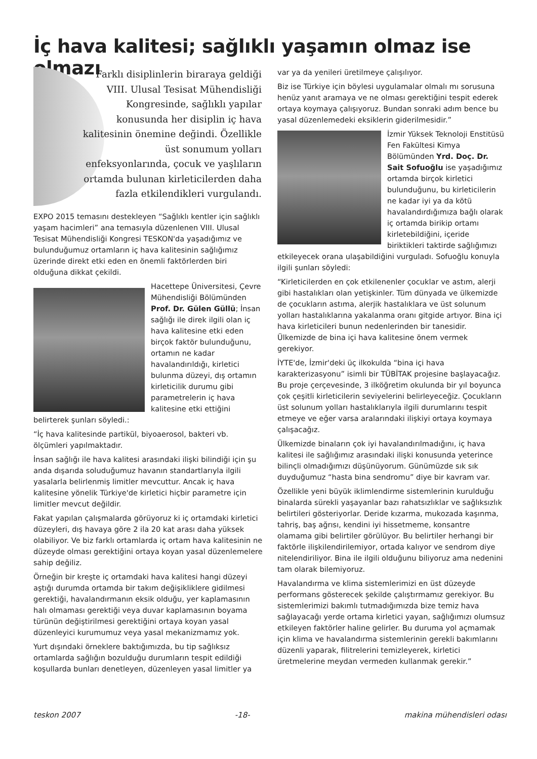İç hava kalitesi; sağlıklı yaşamın olmaz ise olmazı
Farklı disiplinlerin biraraya geldiği VIII. Ulusal Tesisat Mühendisliği Kongresinde, sağlıklı yapılar konusunda her disiplin iç hava kalitesinin önemine değindi. Özellikle üst sonumum yolları enfeksyonlarında, çocuk ve yaşlıların ortamda bulunan kirleticilerden daha fazla etkilendikleri vurgulandı.
EXPO 2015 temasını destekleyen “Sağlıklı kentler için sağlıklı yaşam hacimleri” ana temasıyla düzenlenen VIII. Ulusal Tesisat Mühendisliği Kongresi TESKON'da yaşadığımız ve bulunduğumuz ortamların iç hava kalitesinin sağlığımız üzerinde direkt etki eden en önemli faktörlerden biri olduğuna dikkat çekildi.
Hacettepe Üniversitesi, Çevre Mühendisliği Bölümünden Prof. Dr. Gülen Güllü; İnsan sağlığı ile direk ilgili olan iç hava kalitesine etki eden birçok faktör bulunduğunu, ortamın ne kadar havalandırıldığı, kirletici bulunma düzeyi, dış ortamın kirleticilik durumu gibi parametrelerin iç hava kalitesine etki ettiğini belirterek şunları söyledi.:
“İç hava kalitesinde partikül, biyoaerosol, bakteri vb. ölçümleri yapılmaktadır.
İnsan sağlığı ile hava kalitesi arasındaki ilişki bilindiği için şu anda dışarıda soluduğumuz havanın standartlarıyla ilgili yasalarla belirlenmiş limitler mevcuttur. Ancak iç hava kalitesine yönelik Türkiye'de kirletici hiçbir parametre için limitler mevcut değildir.
Fakat yapılan çalışmalarda görüyoruz ki iç ortamdaki kirletici düzeyleri, dış havaya göre 2 ila 20 kat arası daha yüksek olabiliyor. Ve biz farklı ortamlarda iç ortam hava kalitesinin ne düzeyde olması gerektiğini ortaya koyan yasal düzenlemelere sahip değiliz.
Örneğin bir kreşte iç ortamdaki hava kalitesi hangi düzeyi aştığı durumda ortamda bir takım değişikliklere gidilmesi gerektiği, havalandırmanın eksik olduğu, yer kaplamasının halı olmaması gerektiği veya duvar kaplamasının boyama türünün değiştirilmesi gerektiğini ortaya koyan yasal düzenleyici kurumumuz veya yasal mekanizmamız yok.
Yurt dışındaki örneklere baktığımızda, bu tip sağlıksız ortamlarda sağlığın bozulduğu durumların tespit edildiği koşullarda bunları denetleyen, düzenleyen yasal limitler ya
var ya da yenileri üretilmeye çalışılıyor.
Biz ise Türkiye için böylesi uygulamalar olmalı mı sorusuna henüz yanıt aramaya ve ne olması gerektiğini tespit ederek ortaya koymaya çalışıyoruz. Bundan sonraki adım bence bu yasal düzenlemedeki eksiklerin giderilmesidir.”
İzmir Yüksek Teknoloji Enstitüsü Fen Fakültesi Kimya Bölümünden Yrd. Doç. Dr. Sait Sofuoğlu ise yaşadığımız ortamda birçok kirletici bulunduğunu, bu kirleticilerin ne kadar iyi ya da kötü havalandırdığımıza bağlı olarak iç ortamda birikip ortamı kirletebildiğini, içeride biriktikleri taktirde sağlığımızı etkileyecek orana ulaşabildiğini vurguladı. Sofuoğlu konuyla ilgili şunları söyledi:
“Kirleticilerden en çok etkilenenler çocuklar ve astım, alerji gibi hastalıkları olan yetişkinler. Tüm dünyada ve ülkemizde de çocukların astıma, alerjik hastalıklara ve üst solunum yolları hastalıklarına yakalanma oranı gitgide artıyor. Bina içi hava kirleticileri bunun nedenlerinden bir tanesidir. Ülkemizde de bina içi hava kalitesine önem vermek gerekiyor.
İYTE'de, İzmir'deki üç ilkokulda “bina içi hava karakterizasyonu” isimli bir TÜBİTAK projesine başlayacağız. Bu proje çerçevesinde, 3 ilköğretim okulunda bir yıl boyunca çok çeşitli kirleticilerin seviyelerini belirleyeceğiz. Çocukların üst solunum yolları hastalıklarıyla ilgili durumlarını tespit etmeye ve eğer varsa aralarındaki ilişkiyi ortaya koymaya çalışacağız.
Ülkemizde binaların çok iyi havalandırılmadığını, iç hava kalitesi ile sağlığımız arasındaki ilişki konusunda yeterince bilinçli olmadığımızı düşünüyorum. Günümüzde sık sık duyduğumuz “hasta bina sendromu” diye bir kavram var.
Özellikle yeni büyük iklimlendirme sistemlerinin kurulduğu binalarda sürekli yaşayanlar bazı rahatsızlıklar ve sağlıksızlık belirtileri gösteriyorlar. Deride kızarma, mukozada kaşınma, tahriş, baş ağrısı, kendini iyi hissetmeme, konsantre olamama gibi belirtiler görülüyor. Bu belirtiler herhangi bir faktörle ilişkilendirilemiyor, ortada kalıyor ve sendrom diye nitelendiriliyor. Bina ile ilgili olduğunu biliyoruz ama nedenini tam olarak bilemiyoruz.
Havalandırma ve klima sistemlerimizi en üst düzeyde performans gösterecek şekilde çalıştırmamız gerekiyor. Bu sistemlerimizi bakımlı tutmadığımızda bize temiz hava sağlayacağı yerde ortama kirletici yayan, sağlığımızı olumsuz etkileyen faktörler haline gelirler. Bu duruma yol açmamak için klima ve havalandırma sistemlerinin gerekli bakımlarını düzenli yaparak, filitrelerini temizleyerek, kirletici üretmelerine meydan vermeden kullanmak gerekir.”
teskon 2007 -18- makina mühendisleri odası